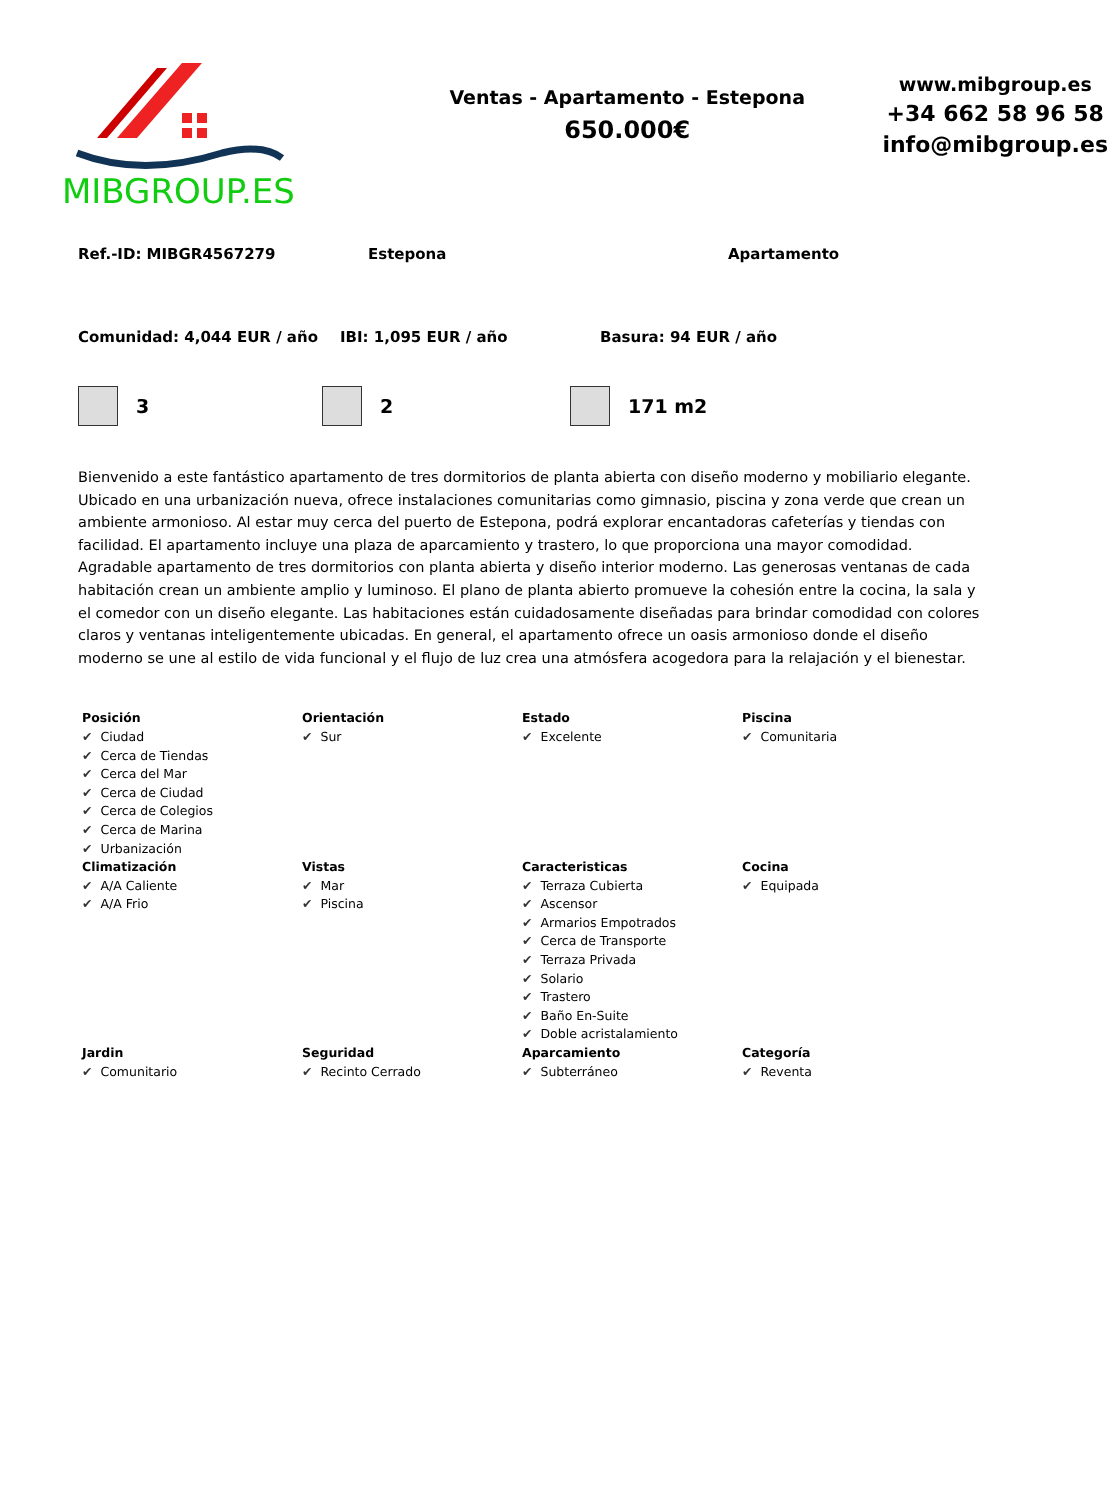MIBGROUP.ES
Ventas - Apartamento - Estepona
650.000€
www.mibgroup.es
+34 662 58 96 58
info@mibgroup.es
Ref.-ID: MIBGR4567279 Estepona Apartamento
Comunidad: 4,044 EUR / año IBI: 1,095 EUR / año Basura: 94 EUR / año
3 2 171 m2
Bienvenido a este fantástico apartamento de tres dormitorios de planta abierta con diseño moderno y mobiliario elegante. Ubicado en una urbanización nueva, ofrece instalaciones comunitarias como gimnasio, piscina y zona verde que crean un ambiente armonioso. Al estar muy cerca del puerto de Estepona, podrá explorar encantadoras cafeterías y tiendas con facilidad. El apartamento incluye una plaza de aparcamiento y trastero, lo que proporciona una mayor comodidad. Agradable apartamento de tres dormitorios con planta abierta y diseño interior moderno. Las generosas ventanas de cada habitación crean un ambiente amplio y luminoso. El plano de planta abierto promueve la cohesión entre la cocina, la sala y el comedor con un diseño elegante. Las habitaciones están cuidadosamente diseñadas para brindar comodidad con colores claros y ventanas inteligentemente ubicadas. En general, el apartamento ofrece un oasis armonioso donde el diseño moderno se une al estilo de vida funcional y el flujo de luz crea una atmósfera acogedora para la relajación y el bienestar.
| Posición | Orientación | Estado | Piscina |
| --- | --- | --- | --- |
| ✔ Ciudad ✔ Cerca de Tiendas ✔ Cerca del Mar ✔ Cerca de Ciudad ✔ Cerca de Colegios ✔ Cerca de Marina ✔ Urbanización | ✔ Sur | ✔ Excelente | ✔ Comunitaria |
| Climatización | Vistas | Caracteristicas | Cocina |
| ✔ A/A Caliente ✔ A/A Frio | ✔ Mar ✔ Piscina | ✔ Terraza Cubierta ✔ Ascensor ✔ Armarios Empotrados ✔ Cerca de Transporte ✔ Terraza Privada ✔ Solario ✔ Trastero ✔ Baño En-Suite ✔ Doble acristalamiento | ✔ Equipada |
| Jardin | Seguridad | Aparcamiento | Categoría |
| ✔ Comunitario | ✔ Recinto Cerrado | ✔ Subterráneo | ✔ Reventa |